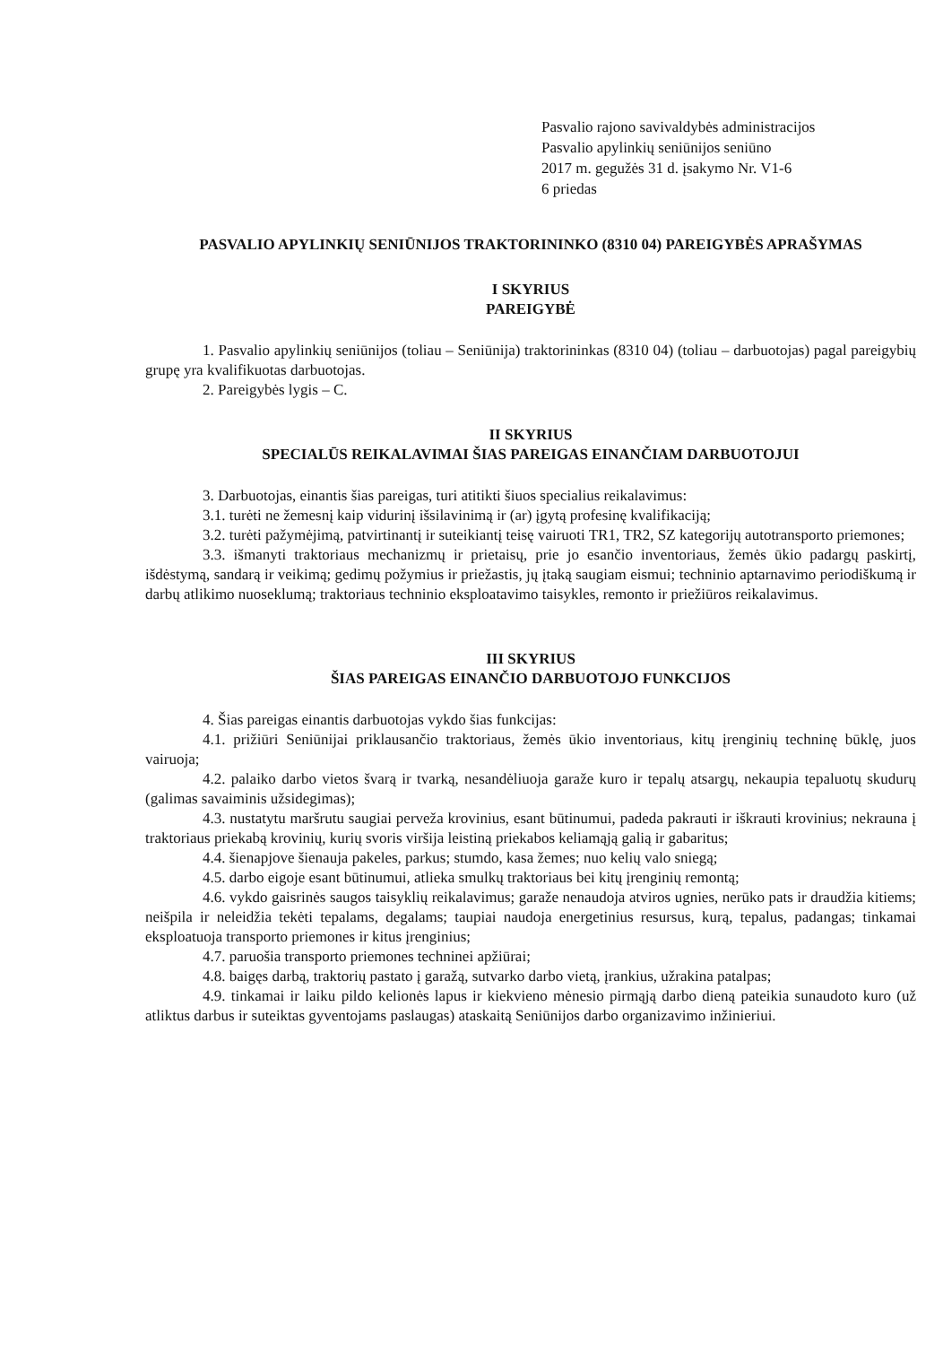Pasvalio rajono savivaldybės administracijos
Pasvalio apylinkių seniūnijos seniūno
2017 m. gegužės 31 d. įsakymo Nr. V1-6
6 priedas
PASVALIO APYLINKIŲ SENIŪNIJOS TRAKTORININKO (8310 04) PAREIGYBĖS APRAŠYMAS
I SKYRIUS
PAREIGYBĖ
1. Pasvalio apylinkių seniūnijos (toliau – Seniūnija) traktorininkas (8310 04) (toliau – darbuotojas) pagal pareigybių grupę yra kvalifikuotas darbuotojas.
2. Pareigybės lygis – C.
II SKYRIUS
SPECIALŪS REIKALAVIMAI ŠIAS PAREIGAS EINANČIAM DARBUOTOJUI
3. Darbuotojas, einantis šias pareigas, turi atitikti šiuos specialius reikalavimus:
3.1. turėti ne žemesnį kaip vidurinį išsilavinimą ir (ar) įgytą profesinę kvalifikaciją;
3.2. turėti pažymėjimą, patvirtinantį ir suteikiantį teisę vairuoti TR1, TR2, SZ kategorijų autotransporto priemones;
3.3. išmanyti traktoriaus mechanizmų ir prietaisų, prie jo esančio inventoriaus, žemės ūkio padargų paskirtį, išdėstymą, sandarą ir veikimą; gedimų požymius ir priežastis, jų įtaką saugiam eismui; techninio aptarnavimo periodiškumą ir darbų atlikimo nuoseklumą; traktoriaus techninio eksploatavimo taisykles, remonto ir priežiūros reikalavimus.
III SKYRIUS
ŠIAS PAREIGAS EINANČIO DARBUOTOJO FUNKCIJOS
4. Šias pareigas einantis darbuotojas vykdo šias funkcijas:
4.1. prižiūri Seniūnijai priklausančio traktoriaus, žemės ūkio inventoriaus, kitų įrenginių techninę būklę, juos vairuoja;
4.2. palaiko darbo vietos švarą ir tvarką, nesandėliuoja garaže kuro ir tepalų atsargų, nekaupia tepaluotų skudurų (galimas savaiminis užsidegimas);
4.3. nustatytu maršrutu saugiai perveža krovinius, esant būtinumui, padeda pakrauti ir iškrauti krovinius; nekrauna į traktoriaus priekabą krovinių, kurių svoris viršija leistiną priekabos keliamąją galią ir gabaritus;
4.4. šienapjove šienauja pakeles, parkus; stumdo, kasa žemes; nuo kelių valo sniegą;
4.5. darbo eigoje esant būtinumui, atlieka smulkų traktoriaus bei kitų įrenginių remontą;
4.6. vykdo gaisrinės saugos taisyklių reikalavimus; garaže nenaudoja atviros ugnies, nerūko pats ir draudžia kitiems; neišpila ir neleidžia tekėti tepalams, degalams; taupiai naudoja energetinius resursus, kurą, tepalus, padangas; tinkamai eksploatuoja transporto priemones ir kitus įrenginius;
4.7. paruošia transporto priemones techninei apžiūrai;
4.8. baigęs darbą, traktorių pastato į garažą, sutvarko darbo vietą, įrankius, užrakina patalpas;
4.9. tinkamai ir laiku pildo kelionės lapus ir kiekvieno mėnesio pirmąją darbo dieną pateikia sunaudoto kuro (už atliktus darbus ir suteiktas gyventojams paslaugas) ataskaitą Seniūnijos darbo organizavimo inžinieriui.